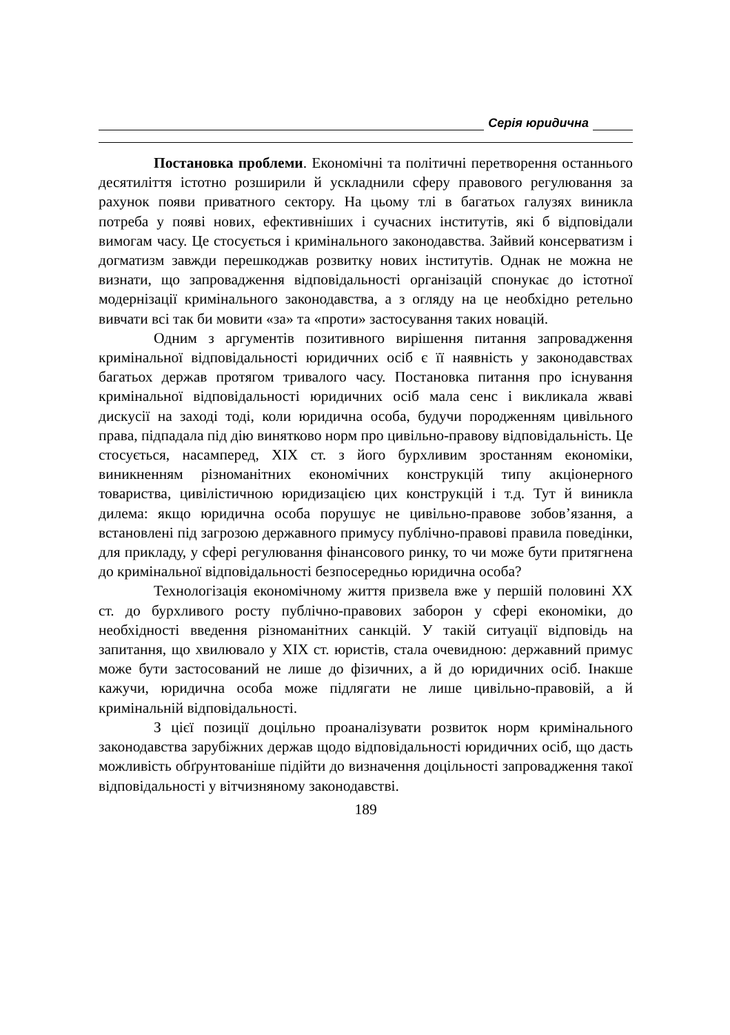Серія юридична
Постановка проблеми. Економічні та політичні перетворення останнього десятиліття істотно розширили й ускладнили сферу правового регулювання за рахунок появи приватного сектору. На цьому тлі в багатьох галузях виникла потреба у появі нових, ефективніших і сучасних інститутів, які б відповідали вимогам часу. Це стосується і кримінального законодавства. Зайвий консерватизм і догматизм завжди перешкоджав розвитку нових інститутів. Однак не можна не визнати, що запровадження відповідальності організацій спонукає до істотної модернізації кримінального законодавства, а з огляду на це необхідно ретельно вивчати всі так би мовити «за» та «проти» застосування таких новацій.
Одним з аргументів позитивного вирішення питання запровадження кримінальної відповідальності юридичних осіб є її наявність у законодавствах багатьох держав протягом тривалого часу. Постановка питання про існування кримінальної відповідальності юридичних осіб мала сенс і викликала жваві дискусії на заході тоді, коли юридична особа, будучи породженням цивільного права, підпадала під дію винятково норм про цивільно-правову відповідальність. Це стосується, насамперед, XIX ст. з його бурхливим зростанням економіки, виникненням різноманітних економічних конструкцій типу акціонерного товариства, цивілістичною юридизацією цих конструкцій і т.д. Тут й виникла дилема: якщо юридична особа порушує не цивільно-правове зобов’язання, а встановлені під загрозою державного примусу публічно-правові правила поведінки, для прикладу, у сфері регулювання фінансового ринку, то чи може бути притягнена до кримінальної відповідальності безпосередньо юридична особа?
Технологізація економічному життя призвела вже у першій половині XX ст. до бурхливого росту публічно-правових заборон у сфері економіки, до необхідності введення різноманітних санкцій. У такій ситуації відповідь на запитання, що хвилювало у XIX ст. юристів, стала очевидною: державний примус може бути застосований не лише до фізичних, а й до юридичних осіб. Інакше кажучи, юридична особа може підлягати не лише цивільно-правовій, а й кримінальній відповідальності.
З цієї позиції доцільно проаналізувати розвиток норм кримінального законодавства зарубіжних держав щодо відповідальності юридичних осіб, що дасть можливість обґрунтованіше підійти до визначення доцільності запровадження такої відповідальності у вітчизняному законодавстві.
189